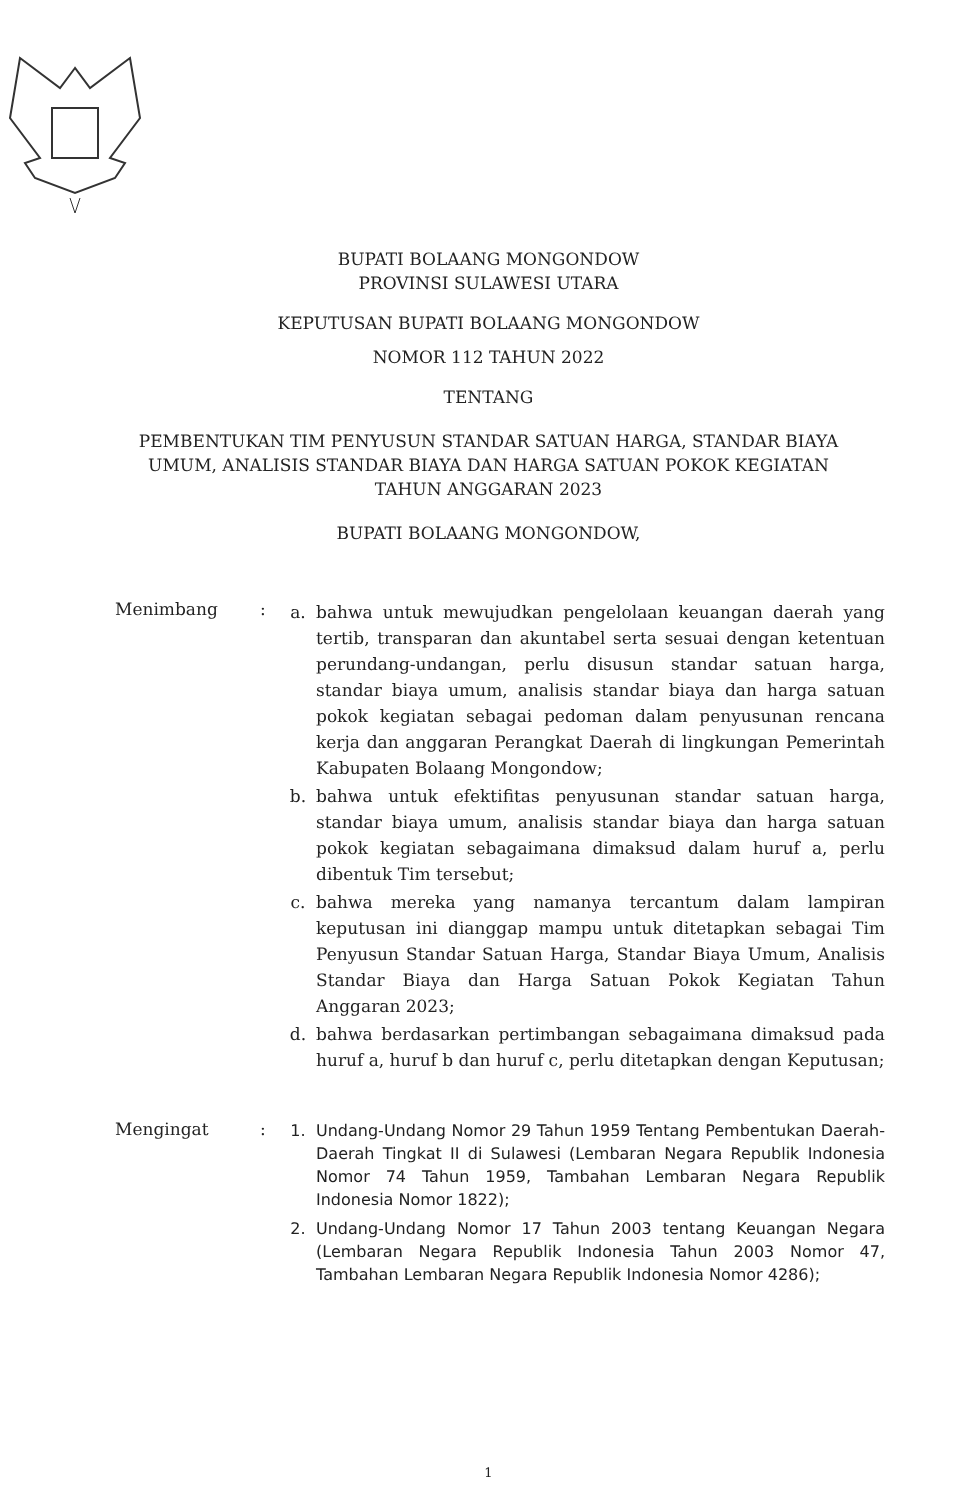BUPATI BOLAANG MONGONDOW
PROVINSI SULAWESI UTARA
KEPUTUSAN BUPATI BOLAANG MONGONDOW
NOMOR 112 TAHUN 2022
TENTANG
PEMBENTUKAN TIM PENYUSUN STANDAR SATUAN HARGA, STANDAR BIAYA
UMUM, ANALISIS STANDAR BIAYA DAN HARGA SATUAN POKOK KEGIATAN
TAHUN ANGGARAN 2023
BUPATI BOLAANG MONGONDOW,
Menimbang :
a. bahwa untuk mewujudkan pengelolaan keuangan daerah yang tertib, transparan dan akuntabel serta sesuai dengan ketentuan perundang-undangan, perlu disusun standar satuan harga, standar biaya umum, analisis standar biaya dan harga satuan pokok kegiatan sebagai pedoman dalam penyusunan rencana kerja dan anggaran Perangkat Daerah di lingkungan Pemerintah Kabupaten Bolaang Mongondow;
b. bahwa untuk efektifitas penyusunan standar satuan harga, standar biaya umum, analisis standar biaya dan harga satuan pokok kegiatan sebagaimana dimaksud dalam huruf a, perlu dibentuk Tim tersebut;
c. bahwa mereka yang namanya tercantum dalam lampiran keputusan ini dianggap mampu untuk ditetapkan sebagai Tim Penyusun Standar Satuan Harga, Standar Biaya Umum, Analisis Standar Biaya dan Harga Satuan Pokok Kegiatan Tahun Anggaran 2023;
d. bahwa berdasarkan pertimbangan sebagaimana dimaksud pada huruf a, huruf b dan huruf c, perlu ditetapkan dengan Keputusan;
Mengingat :
1. Undang-Undang Nomor 29 Tahun 1959 Tentang Pembentukan Daerah-Daerah Tingkat II di Sulawesi (Lembaran Negara Republik Indonesia Nomor 74 Tahun 1959, Tambahan Lembaran Negara Republik Indonesia Nomor 1822);
2. Undang-Undang Nomor 17 Tahun 2003 tentang Keuangan Negara (Lembaran Negara Republik Indonesia Tahun 2003 Nomor 47, Tambahan Lembaran Negara Republik Indonesia Nomor 4286);
1